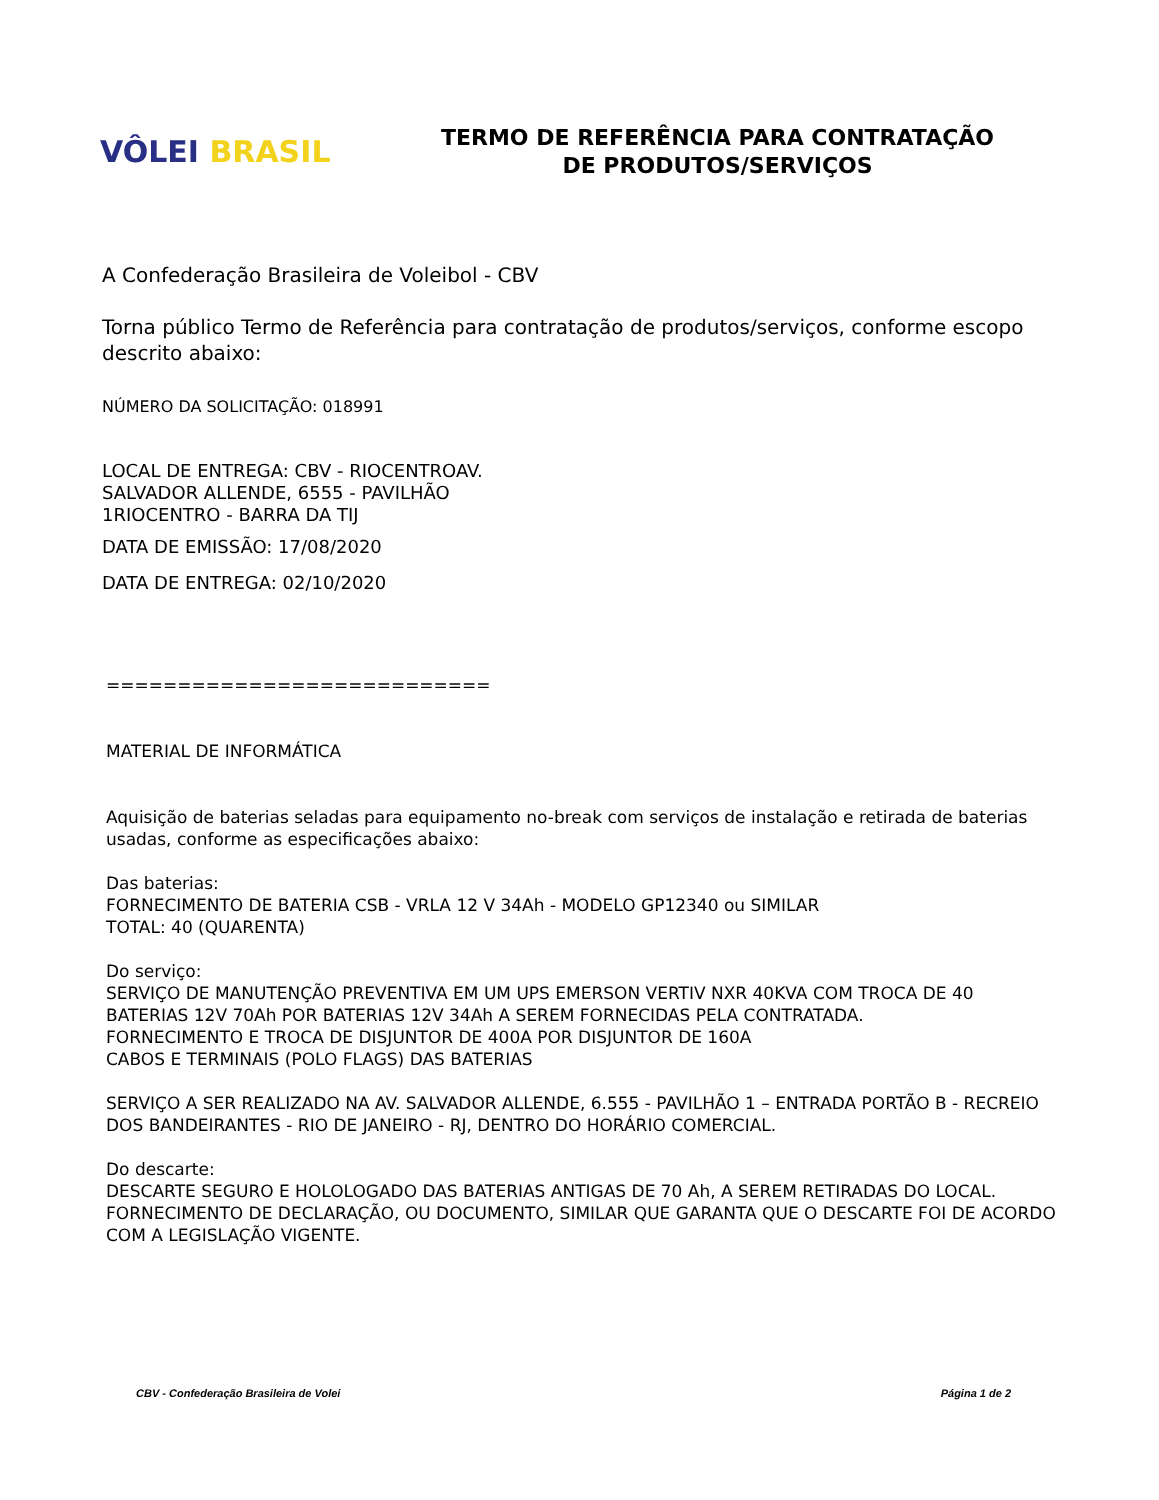VÔLEI BRASIL
TERMO DE REFERÊNCIA PARA CONTRATAÇÃO
DE PRODUTOS/SERVIÇOS
A Confederação Brasileira de Voleibol - CBV
Torna público Termo de Referência para contratação de produtos/serviços, conforme escopo descrito abaixo:
NÚMERO DA SOLICITAÇÃO: 018991
LOCAL DE ENTREGA: CBV - RIOCENTROAV.
SALVADOR ALLENDE, 6555 - PAVILHÃO
1RIOCENTRO - BARRA DA TIJ
DATA DE EMISSÃO: 17/08/2020
DATA DE ENTREGA: 02/10/2020
===========================
MATERIAL DE INFORMÁTICA
Aquisição de baterias seladas para equipamento no-break com serviços de instalação e retirada de baterias usadas, conforme as especificações abaixo:
Das baterias:
FORNECIMENTO DE BATERIA CSB - VRLA 12 V 34Ah - MODELO GP12340 ou SIMILAR
TOTAL: 40 (QUARENTA)
Do serviço:
SERVIÇO DE MANUTENÇÃO PREVENTIVA EM UM UPS EMERSON VERTIV NXR 40KVA COM TROCA DE 40 BATERIAS 12V 70Ah POR BATERIAS 12V 34Ah A SEREM FORNECIDAS PELA CONTRATADA.
FORNECIMENTO E TROCA DE DISJUNTOR DE 400A POR DISJUNTOR DE 160A
CABOS E TERMINAIS (POLO FLAGS) DAS BATERIAS
SERVIÇO A SER REALIZADO NA AV. SALVADOR ALLENDE, 6.555 - PAVILHÃO 1 – ENTRADA PORTÃO B - RECREIO DOS BANDEIRANTES - RIO DE JANEIRO - RJ, DENTRO DO HORÁRIO COMERCIAL.
Do descarte:
DESCARTE SEGURO E HOLOLOGADO DAS BATERIAS ANTIGAS DE 70 Ah, A SEREM RETIRADAS DO LOCAL.
FORNECIMENTO DE DECLARAÇÃO, OU DOCUMENTO, SIMILAR QUE GARANTA QUE O DESCARTE FOI DE ACORDO COM A LEGISLAÇÃO VIGENTE.
CBV - Confederação Brasileira de Volei Página 1 de 2